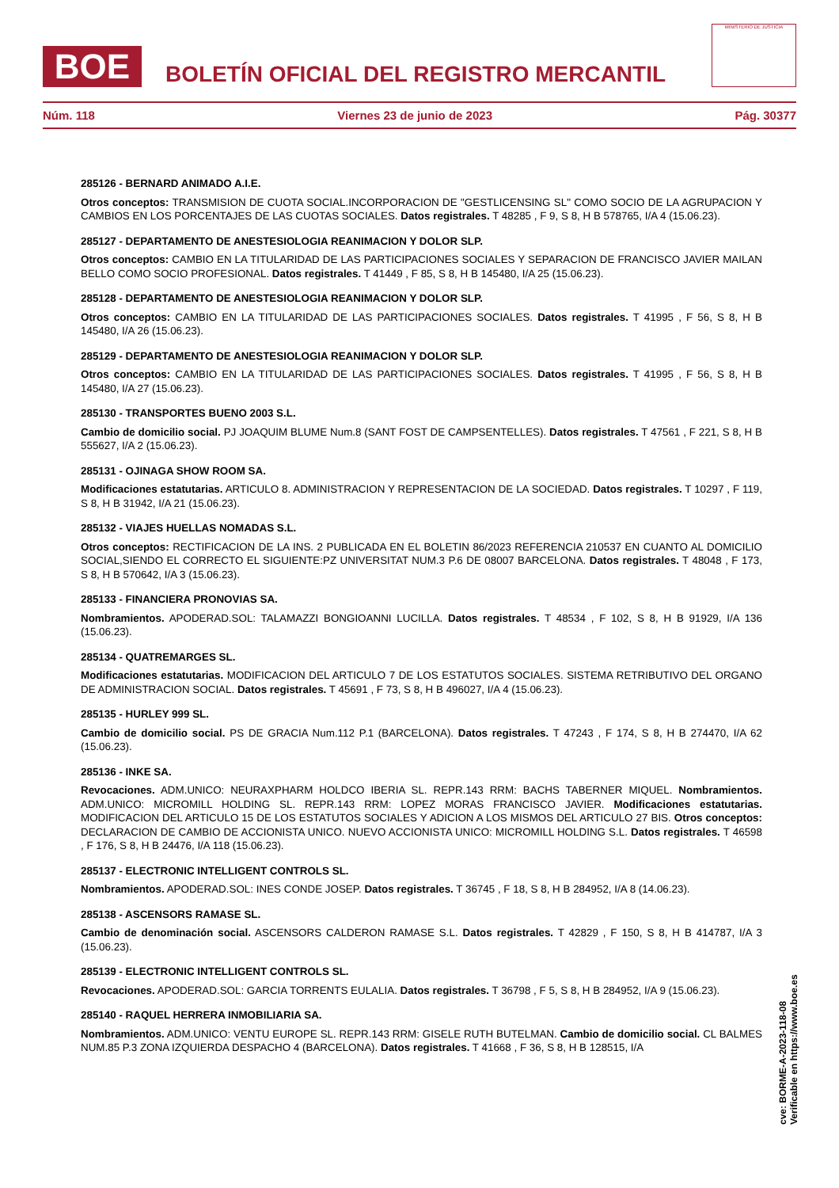BOE
BOLETÍN OFICIAL DEL REGISTRO MERCANTIL
MINISTERIO DE JUSTICIA
Núm. 118 Viernes 23 de junio de 2023 Pág. 30377
285126 - BERNARD ANIMADO A.I.E.
Otros conceptos: TRANSMISION DE CUOTA SOCIAL.INCORPORACION DE "GESTLICENSING SL" COMO SOCIO DE LA AGRUPACION Y CAMBIOS EN LOS PORCENTAJES DE LAS CUOTAS SOCIALES. Datos registrales. T 48285 , F 9, S 8, H B 578765, I/A 4 (15.06.23).
285127 - DEPARTAMENTO DE ANESTESIOLOGIA REANIMACION Y DOLOR SLP.
Otros conceptos: CAMBIO EN LA TITULARIDAD DE LAS PARTICIPACIONES SOCIALES Y SEPARACION DE FRANCISCO JAVIER MAILAN BELLO COMO SOCIO PROFESIONAL. Datos registrales. T 41449 , F 85, S 8, H B 145480, I/A 25 (15.06.23).
285128 - DEPARTAMENTO DE ANESTESIOLOGIA REANIMACION Y DOLOR SLP.
Otros conceptos: CAMBIO EN LA TITULARIDAD DE LAS PARTICIPACIONES SOCIALES. Datos registrales. T 41995 , F 56, S 8, H B 145480, I/A 26 (15.06.23).
285129 - DEPARTAMENTO DE ANESTESIOLOGIA REANIMACION Y DOLOR SLP.
Otros conceptos: CAMBIO EN LA TITULARIDAD DE LAS PARTICIPACIONES SOCIALES. Datos registrales. T 41995 , F 56, S 8, H B 145480, I/A 27 (15.06.23).
285130 - TRANSPORTES BUENO 2003 S.L.
Cambio de domicilio social. PJ JOAQUIM BLUME Num.8 (SANT FOST DE CAMPSENTELLES). Datos registrales. T 47561 , F 221, S 8, H B 555627, I/A 2 (15.06.23).
285131 - OJINAGA SHOW ROOM SA.
Modificaciones estatutarias. ARTICULO 8. ADMINISTRACION Y REPRESENTACION DE LA SOCIEDAD. Datos registrales. T 10297 , F 119, S 8, H B 31942, I/A 21 (15.06.23).
285132 - VIAJES HUELLAS NOMADAS S.L.
Otros conceptos: RECTIFICACION DE LA INS. 2 PUBLICADA EN EL BOLETIN 86/2023 REFERENCIA 210537 EN CUANTO AL DOMICILIO SOCIAL,SIENDO EL CORRECTO EL SIGUIENTE:PZ UNIVERSITAT NUM.3 P.6 DE 08007 BARCELONA. Datos registrales. T 48048 , F 173, S 8, H B 570642, I/A 3 (15.06.23).
285133 - FINANCIERA PRONOVIAS SA.
Nombramientos. APODERAD.SOL: TALAMAZZI BONGIOANNI LUCILLA. Datos registrales. T 48534 , F 102, S 8, H B 91929, I/A 136 (15.06.23).
285134 - QUATREMARGES SL.
Modificaciones estatutarias. MODIFICACION DEL ARTICULO 7 DE LOS ESTATUTOS SOCIALES. SISTEMA RETRIBUTIVO DEL ORGANO DE ADMINISTRACION SOCIAL. Datos registrales. T 45691 , F 73, S 8, H B 496027, I/A 4 (15.06.23).
285135 - HURLEY 999 SL.
Cambio de domicilio social. PS DE GRACIA Num.112 P.1 (BARCELONA). Datos registrales. T 47243 , F 174, S 8, H B 274470, I/A 62 (15.06.23).
285136 - INKE SA.
Revocaciones. ADM.UNICO: NEURAXPHARM HOLDCO IBERIA SL. REPR.143 RRM: BACHS TABERNER MIQUEL. Nombramientos. ADM.UNICO: MICROMILL HOLDING SL. REPR.143 RRM: LOPEZ MORAS FRANCISCO JAVIER. Modificaciones estatutarias. MODIFICACION DEL ARTICULO 15 DE LOS ESTATUTOS SOCIALES Y ADICION A LOS MISMOS DEL ARTICULO 27 BIS. Otros conceptos: DECLARACION DE CAMBIO DE ACCIONISTA UNICO. NUEVO ACCIONISTA UNICO: MICROMILL HOLDING S.L. Datos registrales. T 46598 , F 176, S 8, H B 24476, I/A 118 (15.06.23).
285137 - ELECTRONIC INTELLIGENT CONTROLS SL.
Nombramientos. APODERAD.SOL: INES CONDE JOSEP. Datos registrales. T 36745 , F 18, S 8, H B 284952, I/A 8 (14.06.23).
285138 - ASCENSORS RAMASE SL.
Cambio de denominación social. ASCENSORS CALDERON RAMASE S.L. Datos registrales. T 42829 , F 150, S 8, H B 414787, I/A 3 (15.06.23).
285139 - ELECTRONIC INTELLIGENT CONTROLS SL.
Revocaciones. APODERAD.SOL: GARCIA TORRENTS EULALIA. Datos registrales. T 36798 , F 5, S 8, H B 284952, I/A 9 (15.06.23).
285140 - RAQUEL HERRERA INMOBILIARIA SA.
Nombramientos. ADM.UNICO: VENTU EUROPE SL. REPR.143 RRM: GISELE RUTH BUTELMAN. Cambio de domicilio social. CL BALMES NUM.85 P.3 ZONA IZQUIERDA DESPACHO 4 (BARCELONA). Datos registrales. T 41668 , F 36, S 8, H B 128515, I/A
cve: BORME-A-2023-118-08
Verificable en https://www.boe.es